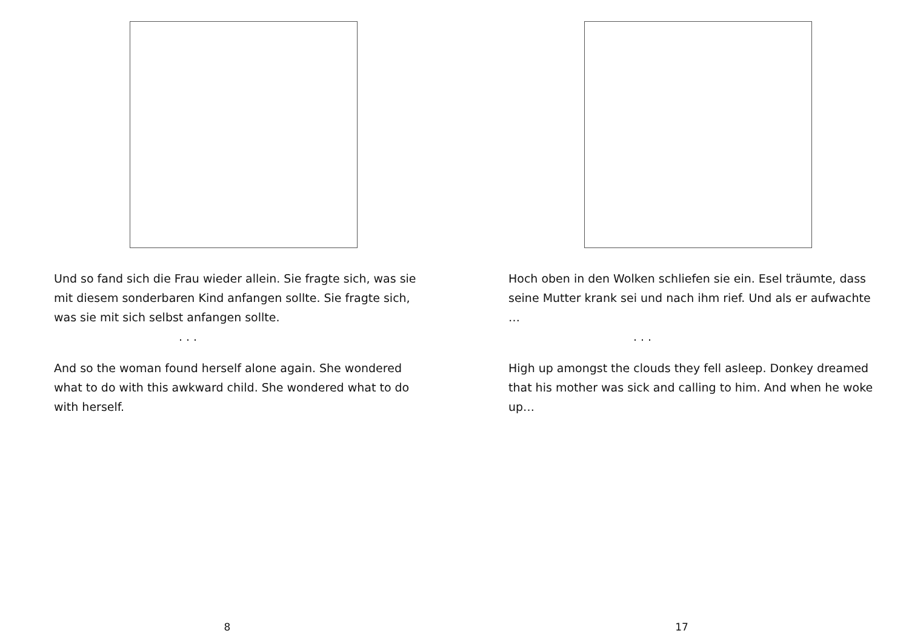Und so fand sich die Frau wieder allein. Sie fragte sich, was sie mit diesem sonderbaren Kind anfangen sollte. Sie fragte sich, was sie mit sich selbst anfangen sollte.
. . .
And so the woman found herself alone again. She wondered what to do with this awkward child. She wondered what to do with herself.
8
Hoch oben in den Wolken schliefen sie ein. Esel träumte, dass seine Mutter krank sei und nach ihm rief. Und als er aufwachte …
. . .
High up amongst the clouds they fell asleep. Donkey dreamed that his mother was sick and calling to him. And when he woke up…
17